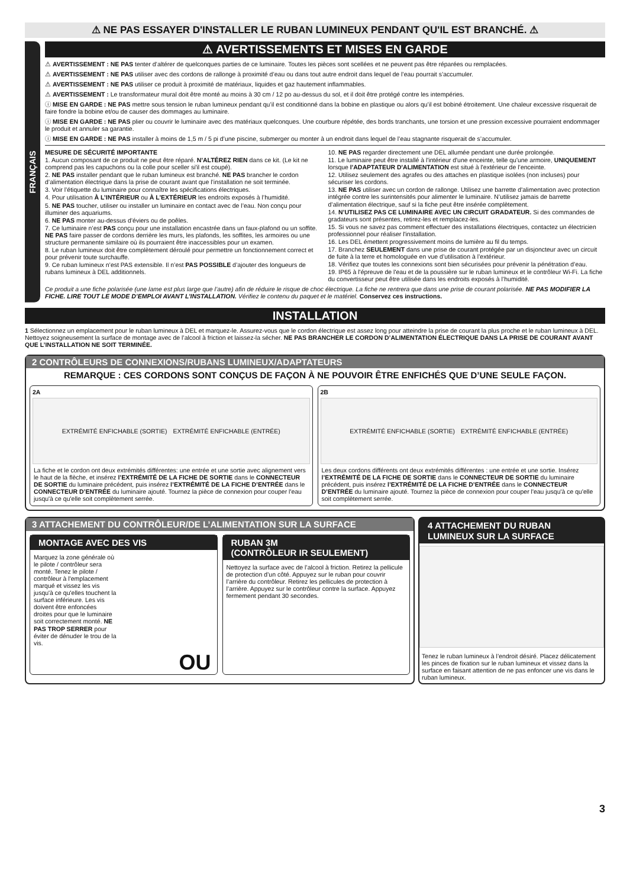⚠ NE PAS ESSAYER D'INSTALLER LE RUBAN LUMINEUX PENDANT QU'IL EST BRANCHÉ. ⚠
FRANÇAIS
⚠ AVERTISSEMENTS ET MISES EN GARDE
⚠ AVERTISSEMENT : NE PAS tenter d’altérer de quelconques parties de ce luminaire. Toutes les pièces sont scellées et ne peuvent pas être réparées ou remplacées.
⚠ AVERTISSEMENT : NE PAS utiliser avec des cordons de rallonge à proximité d’eau ou dans tout autre endroit dans lequel de l’eau pourrait s’accumuler.
⚠ AVERTISSEMENT : NE PAS utiliser ce produit à proximité de matériaux, liquides et gaz hautement inflammables.
⚠ AVERTISSEMENT : Le transformateur mural doit être monté au moins à 30 cm / 12 po au-dessus du sol, et il doit être protégé contre les intempéries.
ⓘ MISE EN GARDE : NE PAS mettre sous tension le ruban lumineux pendant qu’il est conditionné dans la bobine en plastique ou alors qu’il est bobiné étroitement. Une chaleur excessive risquerait de faire fondre la bobine et/ou de causer des dommages au luminaire.
ⓘ MISE EN GARDE : NE PAS plier ou couvrir le luminaire avec des matériaux quelconques. Une courbure répétée, des bords tranchants, une torsion et une pression excessive pourraient endommager le produit et annuler sa garantie.
ⓘ MISE EN GARDE : NE PAS installer à moins de 1,5 m / 5 pi d’une piscine, submerger ou monter à un endroit dans lequel de l’eau stagnante risquerait de s’accumuler.
MESURE DE SÉCURITÉ IMPORTANTE
1. Aucun composant de ce produit ne peut être réparé. N'ALTÉREZ RIEN dans ce kit. (Le kit ne comprend pas les capuchons ou la colle pour sceller si'il est coupé).
2. NE PAS installer pendant que le ruban lumineux est branché. NE PAS brancher le cordon d’alimentation électrique dans la prise de courant avant que l’installation ne soit terminée.
3. Voir l’étiquette du luminaire pour connaître les spécifications électriques.
4. Pour utilisation À L’INTÉRIEUR ou À L’EXTÉRIEUR les endroits exposés à l’humidité.
5. NE PAS toucher, utiliser ou installer un luminaire en contact avec de l’eau. Non conçu pour illuminer des aquariums.
6. NE PAS monter au-dessus d’éviers ou de poêles.
7. Ce luminaire n’est PAS conçu pour une installation encastrée dans un faux-plafond ou un soffite. NE PAS faire passer de cordons derrière les murs, les plafonds, les soffites, les armoires ou une structure permanente similaire où ils pourraient être inaccessibles pour un examen.
8. Le ruban lumineux doit être complètement déroulé pour permettre un fonctionnement correct et pour prévenir toute surchauffe.
9. Ce ruban lumineux n’est PAS extensible. Il n’est PAS POSSIBLE d’ajouter des longueurs de rubans lumineux à DEL additionnels.
10. NE PAS regarder directement une DEL allumée pendant une durée prolongée.
11. Le luminaire peut être installé à l'intérieur d'une enceinte, telle qu'une armoire, UNIQUEMENT lorsque l'ADAPTATEUR D'ALIMENTATION est situé à l'extérieur de l’enceinte.
12. Utilisez seulement des agrafes ou des attaches en plastique isolées (non incluses) pour sécuriser les cordons.
13. NE PAS utiliser avec un cordon de rallonge. Utilisez une barrette d'alimentation avec protection intégrée contre les surintensités pour alimenter le luminaire. N’utilisez jamais de barrette d’alimentation électrique, sauf si la fiche peut être insérée complètement.
14. N’UTILISEZ PAS CE LUMINAIRE AVEC UN CIRCUIT GRADATEUR. Si des commandes de gradateurs sont présentes, retirez-les et remplacez-les.
15. Si vous ne savez pas comment effectuer des installations électriques, contactez un électricien professionnel pour réaliser l'installation.
16. Les DEL émettent progressivement moins de lumière au fil du temps.
17. Branchez SEULEMENT dans une prise de courant protégée par un disjoncteur avec un circuit de fuite à la terre et homologuée en vue d’utilisation à l’extérieur.
18. Vérifiez que toutes les connexions sont bien sécurisées pour prévenir la pénétration d’eau.
19. IP65 à l'épreuve de l'eau et de la poussière sur le ruban lumineux et le contrôleur Wi-Fi. La fiche du convertisseur peut être utilisée dans les endroits exposés à l’humidité.
Ce produit a une fiche polarisée (une lame est plus large que l’autre) afin de réduire le risque de choc électrique. La fiche ne rentrera que dans une prise de courant polarisée. NE PAS MODIFIER LA FICHE. LIRE TOUT LE MODE D’EMPLOI AVANT L’INSTALLATION. Vérifiez le contenu du paquet et le matériel. Conservez ces instructions.
INSTALLATION
1 Sélectionnez un emplacement pour le ruban lumineux à DEL et marquez-le. Assurez-vous que le cordon électrique est assez long pour atteindre la prise de courant la plus proche et le ruban lumineux à DEL. Nettoyez soigneusement la surface de montage avec de l’alcool à friction et laissez-la sécher. NE PAS BRANCHER LE CORDON D’ALIMENTATION ÉLECTRIQUE DANS LA PRISE DE COURANT AVANT QUE L’INSTALLATION NE SOIT TERMINÉE.
2 CONTRÔLEURS DE CONNEXIONS/RUBANS LUMINEUX/ADAPTATEURS
REMARQUE : CES CORDONS SONT CONÇUS DE FAÇON À NE POUVOIR ÊTRE ENFICHÉS QUE D’UNE SEULE FAÇON.
2A
EXTRÉMITÉ ENFICHABLE (SORTIE) EXTRÉMITÉ ENFICHABLE (ENTRÉE)
La fiche et le cordon ont deux extrémités différentes: une entrée et une sortie avec alignement vers le haut de la flèche, et insérez l’EXTRÉMITÉ DE LA FICHE DE SORTIE dans le CONNECTEUR DE SORTIE du luminaire précédent, puis insérez l’EXTRÉMITÉ DE LA FICHE D’ENTRÉE dans le CONNECTEUR D’ENTRÉE du luminaire ajouté. Tournez la pièce de connexion pour couper l'eau jusqu'à ce qu'elle soit complètement serrée.
2B
EXTRÉMITÉ ENFICHABLE (SORTIE) EXTRÉMITÉ ENFICHABLE (ENTRÉE)
Les deux cordons différents ont deux extrémités différentes : une entrée et une sortie. Insérez l’EXTRÉMITÉ DE LA FICHE DE SORTIE dans le CONNECTEUR DE SORTIE du luminaire précédent, puis insérez l’EXTRÉMITÉ DE LA FICHE D’ENTRÉE dans le CONNECTEUR D’ENTRÉE du luminaire ajouté. Tournez la pièce de connexion pour couper l'eau jusqu'à ce qu'elle soit complètement serrée.
3 ATTACHEMENT DU CONTRÔLEUR/DE L’ALIMENTATION SUR LA SURFACE
MONTAGE AVEC DES VIS
Marquez la zone générale où le pilote / contrôleur sera monté. Tenez le pilote / contrôleur à l'emplacement marqué et vissez les vis jusqu'à ce qu'elles touchent la surface inférieure. Les vis doivent être enfoncées droites pour que le luminaire soit correctement monté. NE PAS TROP SERRER pour éviter de dénuder le trou de la vis.
OU
RUBAN 3M
(CONTRÔLEUR IR SEULEMENT)
Nettoyez la surface avec de l’alcool à friction. Retirez la pellicule de protection d’un côté. Appuyez sur le ruban pour couvrir l’arrière du contrôleur. Retirez les pellicules de protection à l’arrière. Appuyez sur le contrôleur contre la surface. Appuyez fermement pendant 30 secondes.
4 ATTACHEMENT DU RUBAN LUMINEUX SUR LA SURFACE
Tenez le ruban lumineux à l’endroit désiré. Placez délicatement les pinces de fixation sur le ruban lumineux et vissez dans la surface en faisant attention de ne pas enfoncer une vis dans le ruban lumineux.
3